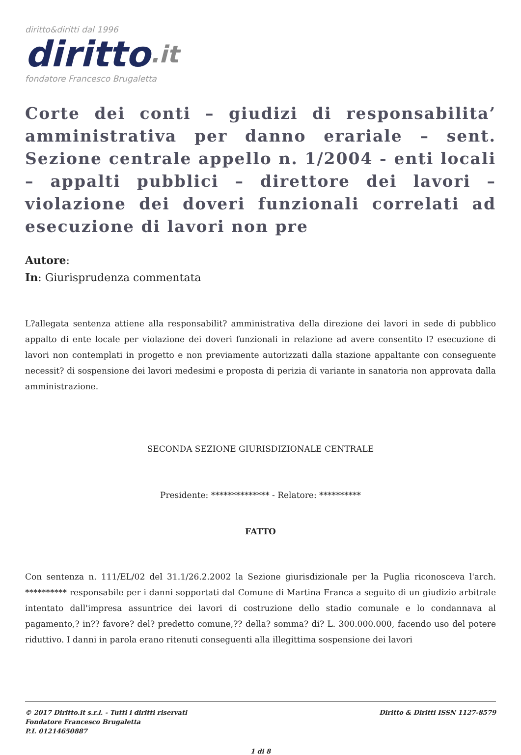diritto&diritti dal 1996
diritto.it
fondatore Francesco Brugaletta
Corte dei conti – giudizi di responsabilita’ amministrativa per danno erariale – sent. Sezione centrale appello n. 1/2004 - enti locali – appalti pubblici – direttore dei lavori – violazione dei doveri funzionali correlati ad esecuzione di lavori non pre
Autore:
In: Giurisprudenza commentata
L?allegata sentenza attiene alla responsabilit? amministrativa della direzione dei lavori in sede di pubblico appalto di ente locale per violazione dei doveri funzionali in relazione ad avere consentito l? esecuzione di lavori non contemplati in progetto e non previamente autorizzati dalla stazione appaltante con conseguente necessit? di sospensione dei lavori medesimi e proposta di perizia di variante in sanatoria non approvata dalla amministrazione.
SECONDA SEZIONE GIURISDIZIONALE CENTRALE
Presidente: ************** - Relatore: **********
FATTO
Con sentenza n. 111/EL/02 del 31.1/26.2.2002 la Sezione giurisdizionale per la Puglia riconosceva l'arch. ********** responsabile per i danni sopportati dal Comune di Martina Franca a seguito di un giudizio arbitrale intentato dall'impresa assuntrice dei lavori di costruzione dello stadio comunale e lo condannava al pagamento,? in?? favore? del? predetto comune,?? della? somma? di? L. 300.000.000, facendo uso del potere riduttivo. I danni in parola erano ritenuti conseguenti alla illegittima sospensione dei lavori
© 2017 Diritto.it s.r.l. - Tutti i diritti riservati
Fondatore Francesco Brugaletta
P.I. 01214650887
Diritto & Diritti ISSN 1127-8579
1 di 8